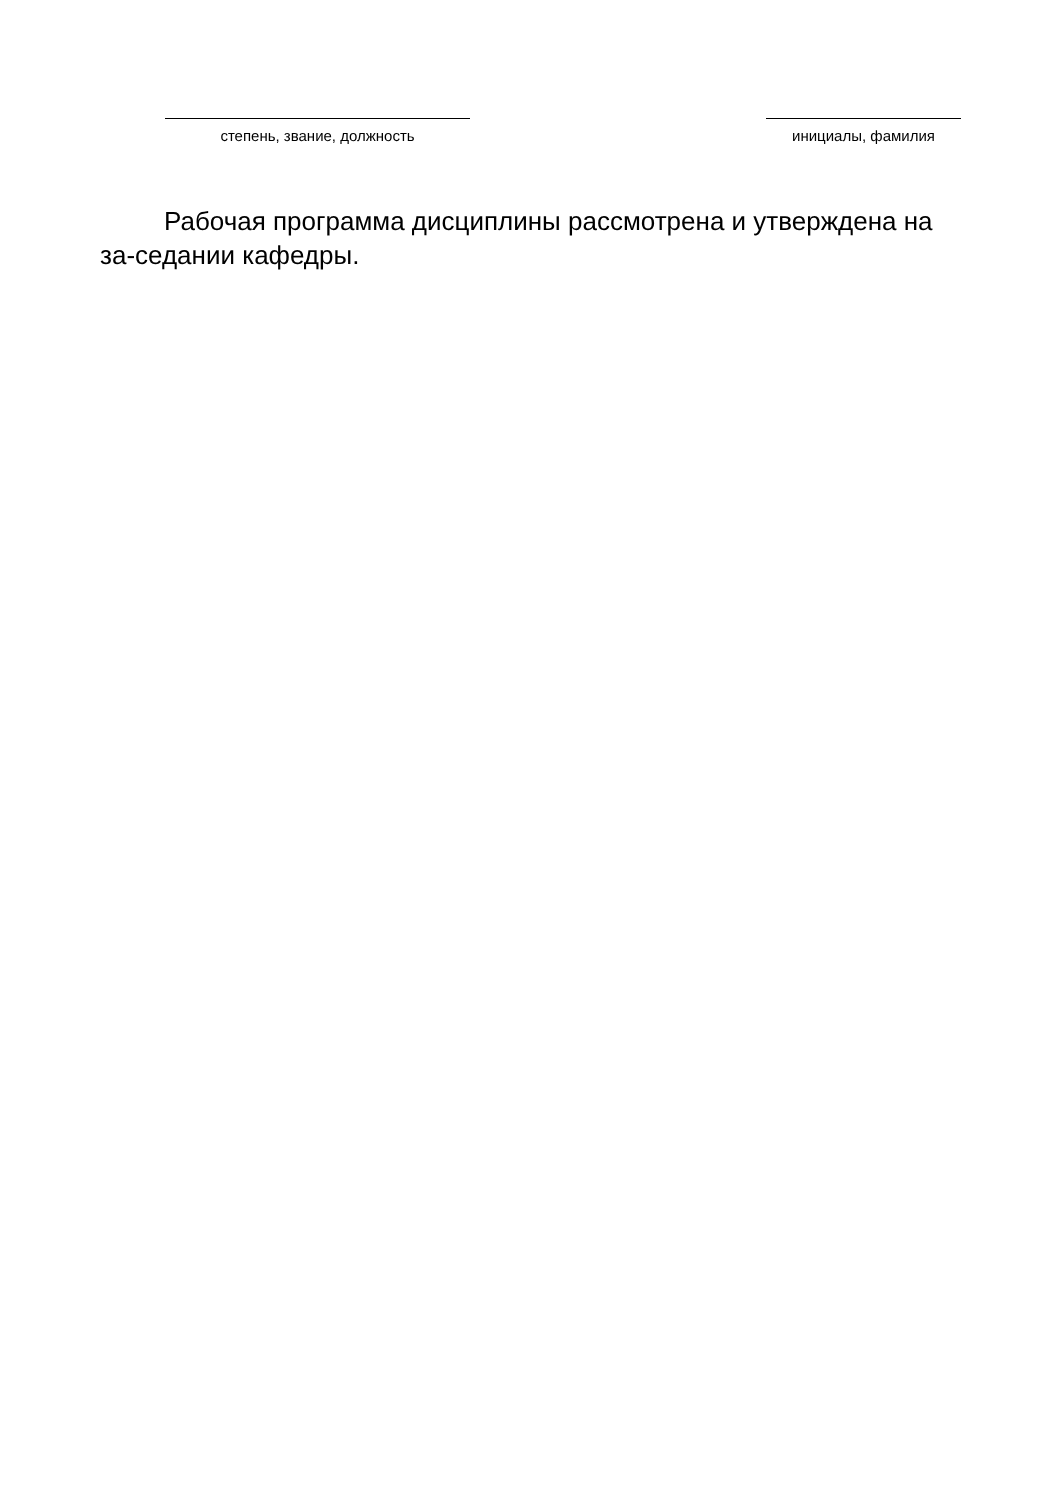степень, звание, должность инициалы, фамилия
Рабочая программа дисциплины рассмотрена и утверждена на за-седании кафедры.